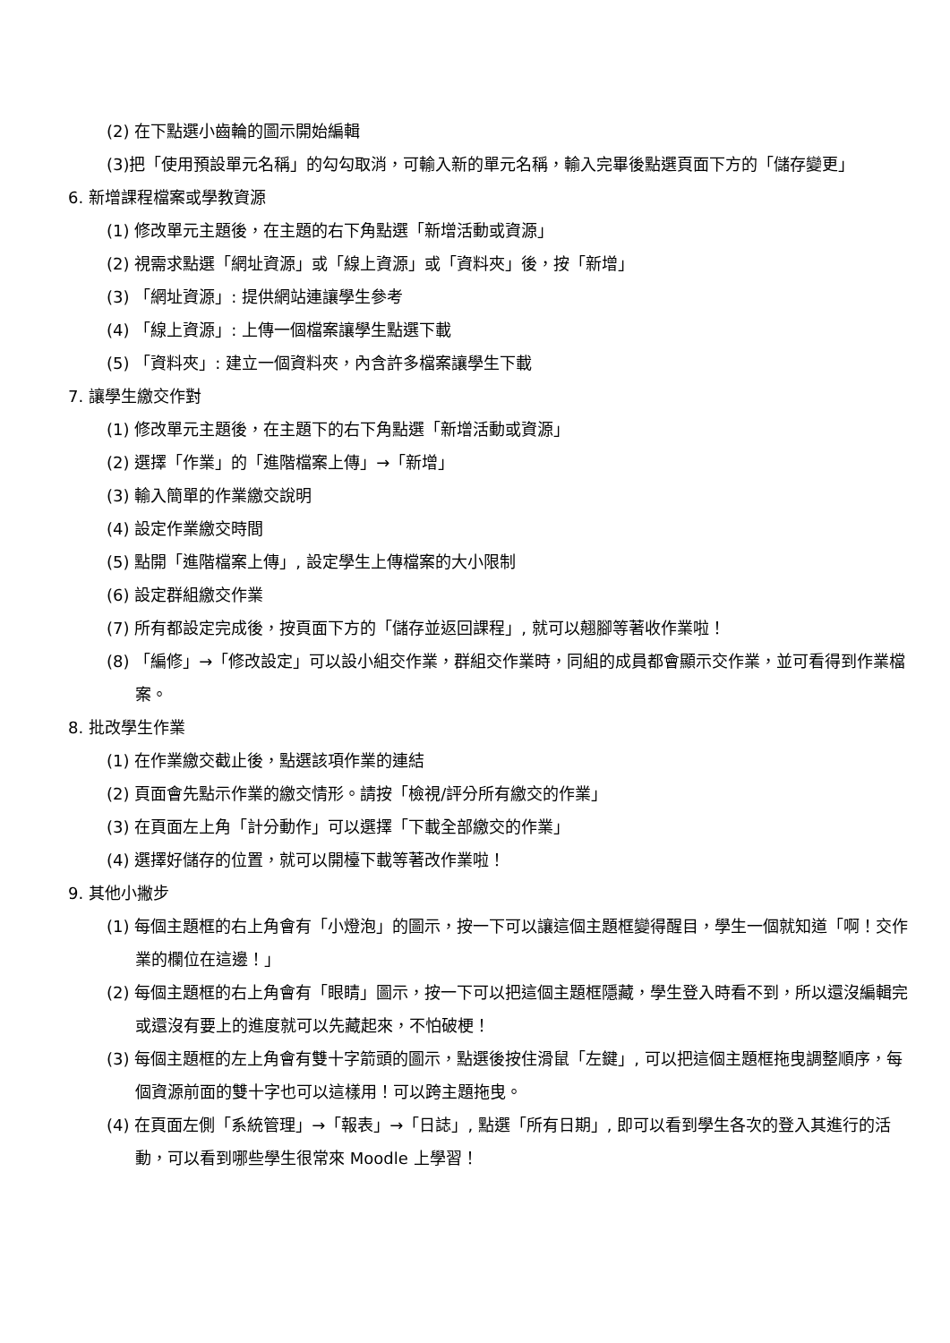(2) 在下點選小齒輪的圖示開始編輯
(3)把「使用預設單元名稱」的勾勾取消，可輸入新的單元名稱，輸入完畢後點選頁面下方的「儲存變更」
6. 新增課程檔案或學教資源
(1) 修改單元主題後，在主題的右下角點選「新增活動或資源」
(2) 視需求點選「網址資源」或「線上資源」或「資料夾」後，按「新增」
(3) 「網址資源」: 提供網站連讓學生參考
(4) 「線上資源」: 上傳一個檔案讓學生點選下載
(5) 「資料夾」: 建立一個資料夾，內含許多檔案讓學生下載
7. 讓學生繳交作對
(1) 修改單元主題後，在主題下的右下角點選「新增活動或資源」
(2) 選擇「作業」的「進階檔案上傳」→「新增」
(3) 輸入簡單的作業繳交說明
(4) 設定作業繳交時間
(5) 點開「進階檔案上傳」, 設定學生上傳檔案的大小限制
(6) 設定群組繳交作業
(7) 所有都設定完成後，按頁面下方的「儲存並返回課程」, 就可以翹腳等著收作業啦！
(8) 「編修」→「修改設定」可以設小組交作業，群組交作業時，同組的成員都會顯示交作業，並可看得到作業檔案。
8. 批改學生作業
(1) 在作業繳交截止後，點選該項作業的連結
(2) 頁面會先點示作業的繳交情形。請按「檢視/評分所有繳交的作業」
(3) 在頁面左上角「計分動作」可以選擇「下載全部繳交的作業」
(4) 選擇好儲存的位置，就可以開檯下載等著改作業啦！
9. 其他小撇步
(1) 每個主題框的右上角會有「小燈泡」的圖示，按一下可以讓這個主題框變得醒目，學生一個就知道「啊！交作業的欄位在這邊！」
(2) 每個主題框的右上角會有「眼睛」圖示，按一下可以把這個主題框隱藏，學生登入時看不到，所以還沒編輯完或還沒有要上的進度就可以先藏起來，不怕破梗！
(3) 每個主題框的左上角會有雙十字箭頭的圖示，點選後按住滑鼠「左鍵」, 可以把這個主題框拖曳調整順序，每個資源前面的雙十字也可以這樣用！可以跨主題拖曳。
(4) 在頁面左側「系統管理」→「報表」→「日誌」, 點選「所有日期」, 即可以看到學生各次的登入其進行的活動，可以看到哪些學生很常來 Moodle 上學習！